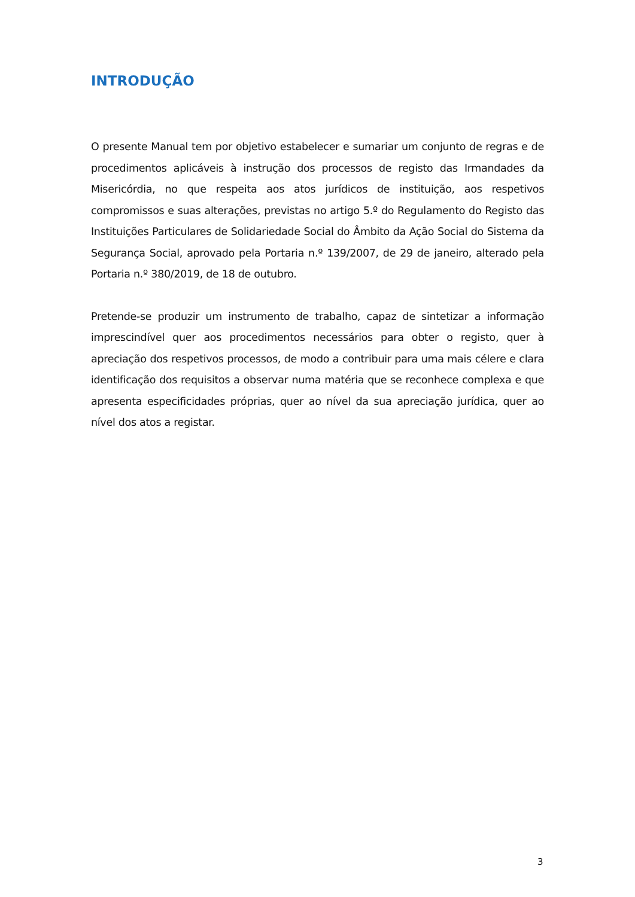INTRODUÇÃO
O presente Manual tem por objetivo estabelecer e sumariar um conjunto de regras e de procedimentos aplicáveis à instrução dos processos de registo das Irmandades da Misericórdia, no que respeita aos atos jurídicos de instituição, aos respetivos compromissos e suas alterações, previstas no artigo 5.º do Regulamento do Registo das Instituições Particulares de Solidariedade Social do Âmbito da Ação Social do Sistema da Segurança Social, aprovado pela Portaria n.º 139/2007, de 29 de janeiro, alterado pela Portaria n.º 380/2019, de 18 de outubro.
Pretende-se produzir um instrumento de trabalho, capaz de sintetizar a informação imprescindível quer aos procedimentos necessários para obter o registo, quer à apreciação dos respetivos processos, de modo a contribuir para uma mais célere e clara identificação dos requisitos a observar numa matéria que se reconhece complexa e que apresenta especificidades próprias, quer ao nível da sua apreciação jurídica, quer ao nível dos atos a registar.
3